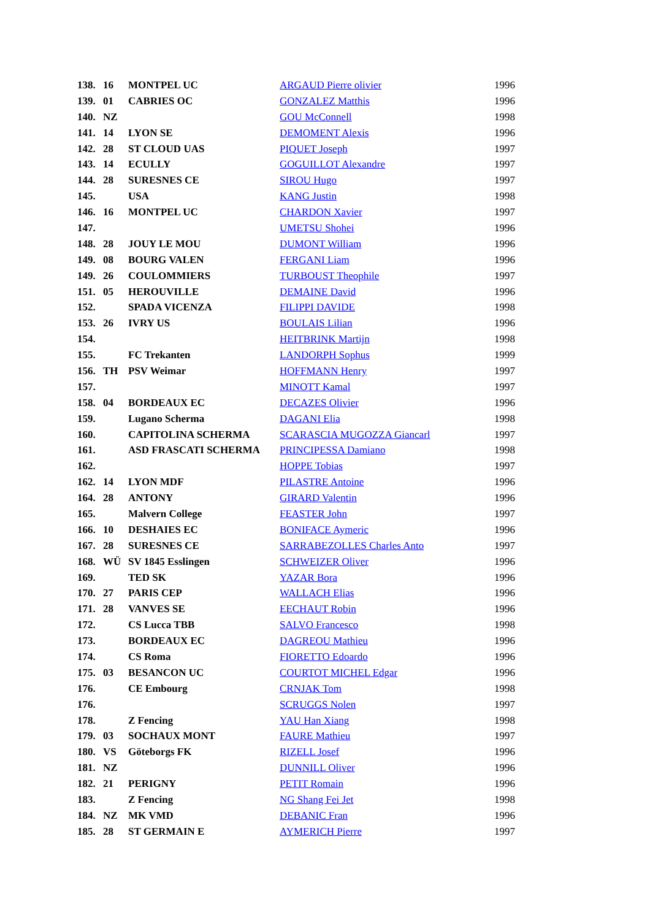| 138. | 16 | MONTPEL UC | ARGAUD Pierre olivier | 1996 |
| 139. | 01 | CABRIES OC | GONZALEZ Matthis | 1996 |
| 140. | NZ | | GOU McConnell | 1998 |
| 141. | 14 | LYON SE | DEMOMENT Alexis | 1996 |
| 142. | 28 | ST CLOUD UAS | PIQUET Joseph | 1997 |
| 143. | 14 | ECULLY | GOGUILLOT Alexandre | 1997 |
| 144. | 28 | SURESNES CE | SIROU Hugo | 1997 |
| 145. | | USA | KANG Justin | 1998 |
| 146. | 16 | MONTPEL UC | CHARDON Xavier | 1997 |
| 147. | | | UMETSU Shohei | 1996 |
| 148. | 28 | JOUY LE MOU | DUMONT William | 1996 |
| 149. | 08 | BOURG VALEN | FERGANI Liam | 1996 |
| 149. | 26 | COULOMMIERS | TURBOUST Theophile | 1997 |
| 151. | 05 | HEROUVILLE | DEMAINE David | 1996 |
| 152. | | SPADA VICENZA | FILIPPI DAVIDE | 1998 |
| 153. | 26 | IVRY US | BOULAIS Lilian | 1996 |
| 154. | | | HEITBRINK Martijn | 1998 |
| 155. | | FC Trekanten | LANDORPH Sophus | 1999 |
| 156. | TH | PSV Weimar | HOFFMANN Henry | 1997 |
| 157. | | | MINOTT Kamal | 1997 |
| 158. | 04 | BORDEAUX EC | DECAZES Olivier | 1996 |
| 159. | | Lugano Scherma | DAGANI Elia | 1998 |
| 160. | | CAPITOLINA SCHERMA | SCARASCIA MUGOZZA Giancarl | 1997 |
| 161. | | ASD FRASCATI SCHERMA | PRINCIPESSA Damiano | 1998 |
| 162. | | | HOPPE Tobias | 1997 |
| 162. | 14 | LYON MDF | PILASTRE Antoine | 1996 |
| 164. | 28 | ANTONY | GIRARD Valentin | 1996 |
| 165. | | Malvern College | FEASTER John | 1997 |
| 166. | 10 | DESHAIES EC | BONIFACE Aymeric | 1996 |
| 167. | 28 | SURESNES CE | SARRABEZOLLES Charles Anto | 1997 |
| 168. | WÜ | SV 1845 Esslingen | SCHWEIZER Oliver | 1996 |
| 169. | | TED SK | YAZAR Bora | 1996 |
| 170. | 27 | PARIS CEP | WALLACH Elias | 1996 |
| 171. | 28 | VANVES SE | EECHAUT Robin | 1996 |
| 172. | | CS Lucca TBB | SALVO Francesco | 1998 |
| 173. | | BORDEAUX EC | DAGREOU Mathieu | 1996 |
| 174. | | CS Roma | FIORETTO Edoardo | 1996 |
| 175. | 03 | BESANCON UC | COURTOT MICHEL Edgar | 1996 |
| 176. | | CE Embourg | CRNJAK Tom | 1998 |
| 176. | | | SCRUGGS Nolen | 1997 |
| 178. | | Z Fencing | YAU Han Xiang | 1998 |
| 179. | 03 | SOCHAUX MONT | FAURE Mathieu | 1997 |
| 180. | VS | Göteborgs FK | RIZELL Josef | 1996 |
| 181. | NZ | | DUNNILL Oliver | 1996 |
| 182. | 21 | PERIGNY | PETIT Romain | 1996 |
| 183. | | Z Fencing | NG Shang Fei Jet | 1998 |
| 184. | NZ | MK VMD | DEBANIC Fran | 1996 |
| 185. | 28 | ST GERMAIN E | AYMERICH Pierre | 1997 |